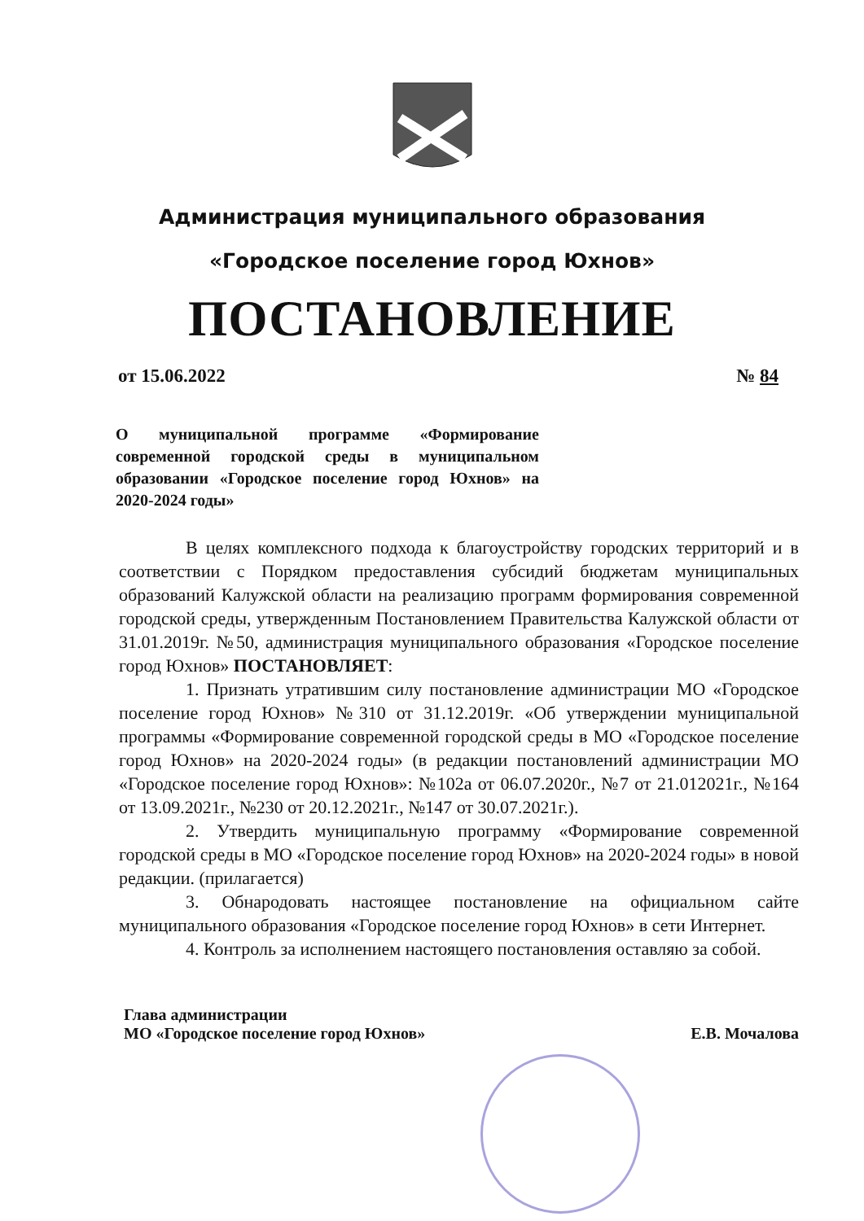Администрация муниципального образования
«Городское поселение город Юхнов»
ПОСТАНОВЛЕНИЕ
от 15.06.2022 № 84
О муниципальной программе «Формирование современной городской среды в муниципальном образовании «Городское поселение город Юхнов» на 2020-2024 годы»
В целях комплексного подхода к благоустройству городских территорий и в соответствии с Порядком предоставления субсидий бюджетам муниципальных образований Калужской области на реализацию программ формирования современной городской среды, утвержденным Постановлением Правительства Калужской области от 31.01.2019г. №50, администрация муниципального образования «Городское поселение город Юхнов» ПОСТАНОВЛЯЕТ:
1. Признать утратившим силу постановление администрации МО «Городское поселение город Юхнов» №310 от 31.12.2019г. «Об утверждении муниципальной программы «Формирование современной городской среды в МО «Городское поселение город Юхнов» на 2020-2024 годы» (в редакции постановлений администрации МО «Городское поселение город Юхнов»: №102а от 06.07.2020г., №7 от 21.012021г., №164 от 13.09.2021г., №230 от 20.12.2021г., №147 от 30.07.2021г.).
2. Утвердить муниципальную программу «Формирование современной городской среды в МО «Городское поселение город Юхнов» на 2020-2024 годы» в новой редакции. (прилагается)
3. Обнародовать настоящее постановление на официальном сайте муниципального образования «Городское поселение город Юхнов» в сети Интернет.
4. Контроль за исполнением настоящего постановления оставляю за собой.
Глава администрации
МО «Городское поселение город Юхнов» Е.В. Мочалова